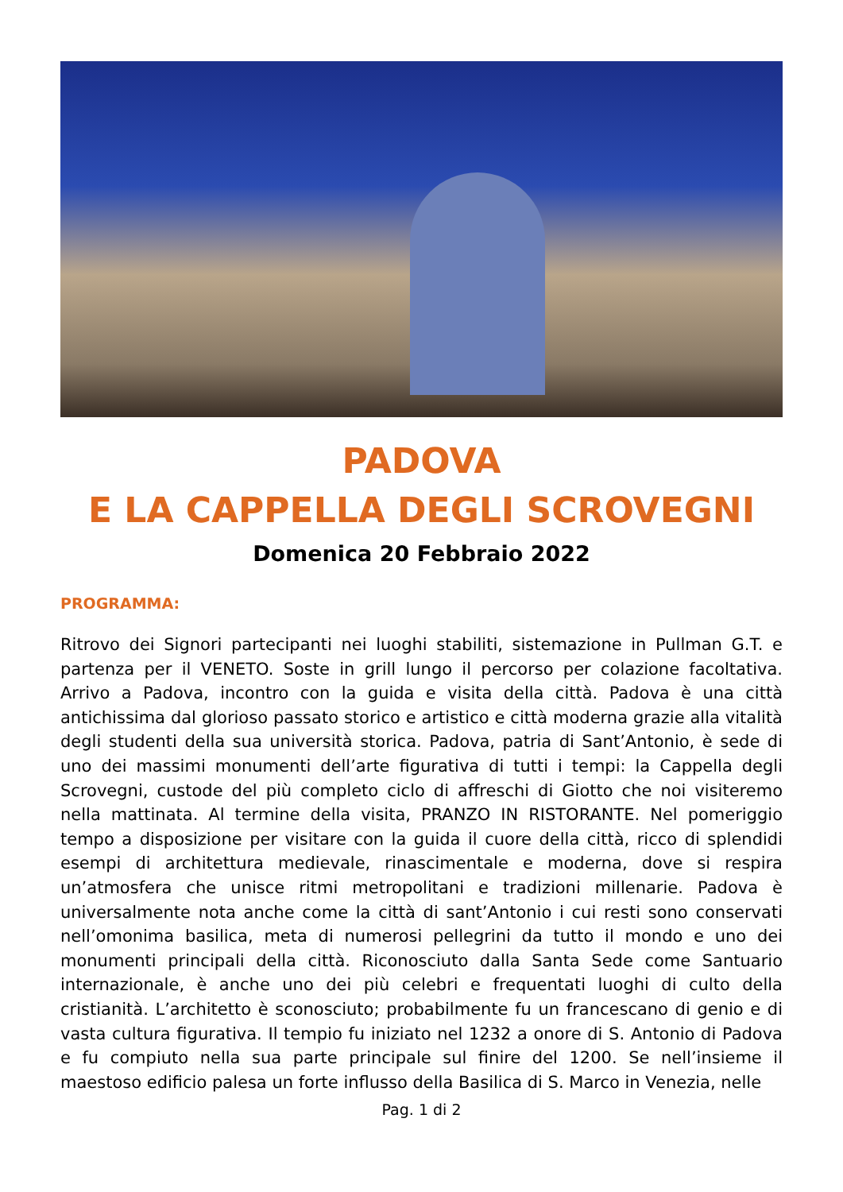PADOVA
E LA CAPPELLA DEGLI SCROVEGNI
Domenica 20 Febbraio 2022
PROGRAMMA:
Ritrovo dei Signori partecipanti nei luoghi stabiliti, sistemazione in Pullman G.T. e partenza per il VENETO. Soste in grill lungo il percorso per colazione facoltativa. Arrivo a Padova, incontro con la guida e visita della città. Padova è una città antichissima dal glorioso passato storico e artistico e città moderna grazie alla vitalità degli studenti della sua università storica. Padova, patria di Sant’Antonio, è sede di uno dei massimi monumenti dell’arte figurativa di tutti i tempi: la Cappella degli Scrovegni, custode del più completo ciclo di affreschi di Giotto che noi visiteremo nella mattinata. Al termine della visita, PRANZO IN RISTORANTE. Nel pomeriggio tempo a disposizione per visitare con la guida il cuore della città, ricco di splendidi esempi di architettura medievale, rinascimentale e moderna, dove si respira un’atmosfera che unisce ritmi metropolitani e tradizioni millenarie. Padova è universalmente nota anche come la città di sant’Antonio i cui resti sono conservati nell’omonima basilica, meta di numerosi pellegrini da tutto il mondo e uno dei monumenti principali della città. Riconosciuto dalla Santa Sede come Santuario internazionale, è anche uno dei più celebri e frequentati luoghi di culto della cristianità. L’architetto è sconosciuto; probabilmente fu un francescano di genio e di vasta cultura figurativa. Il tempio fu iniziato nel 1232 a onore di S. Antonio di Padova e fu compiuto nella sua parte principale sul finire del 1200. Se nell’insieme il maestoso edificio palesa un forte influsso della Basilica di S. Marco in Venezia, nelle
Pag. 1 di 2